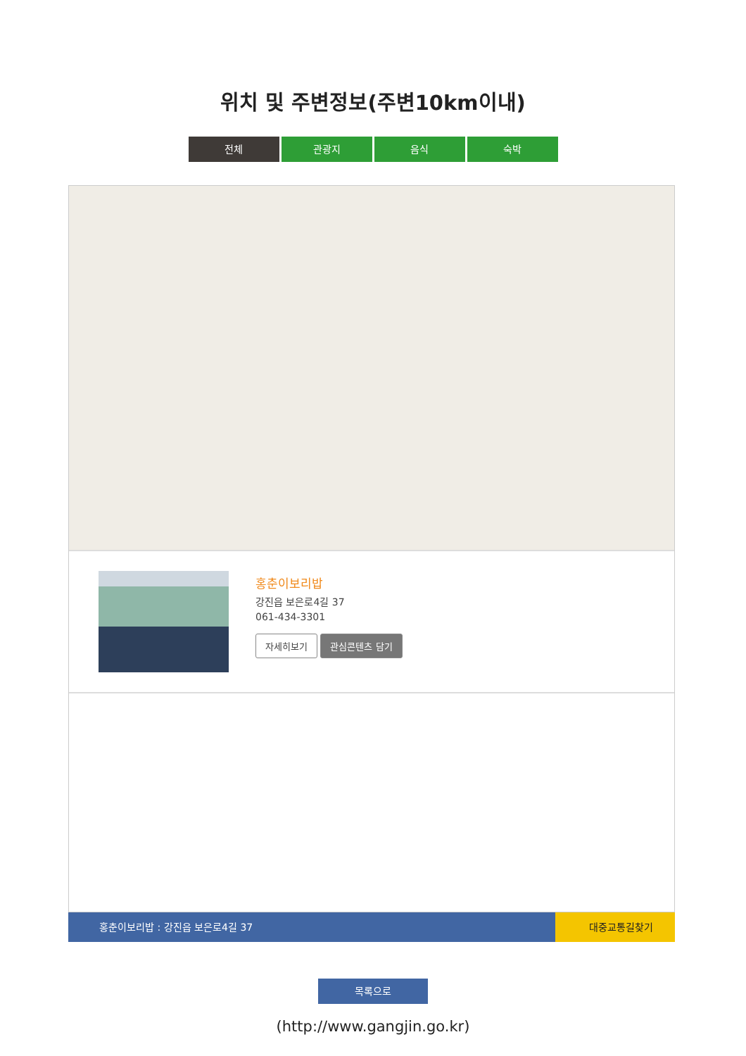위치 및 주변정보(주변10km이내)
전체 관광지 음식 숙박
홍춘이보리밥
강진읍 보은로4길 37
061-434-3301
자세히보기 관심콘텐츠 담기
홍춘이보리밥 : 강진읍 보은로4길 37 대중교통길찾기
목록으로
(http://www.gangjin.go.kr)